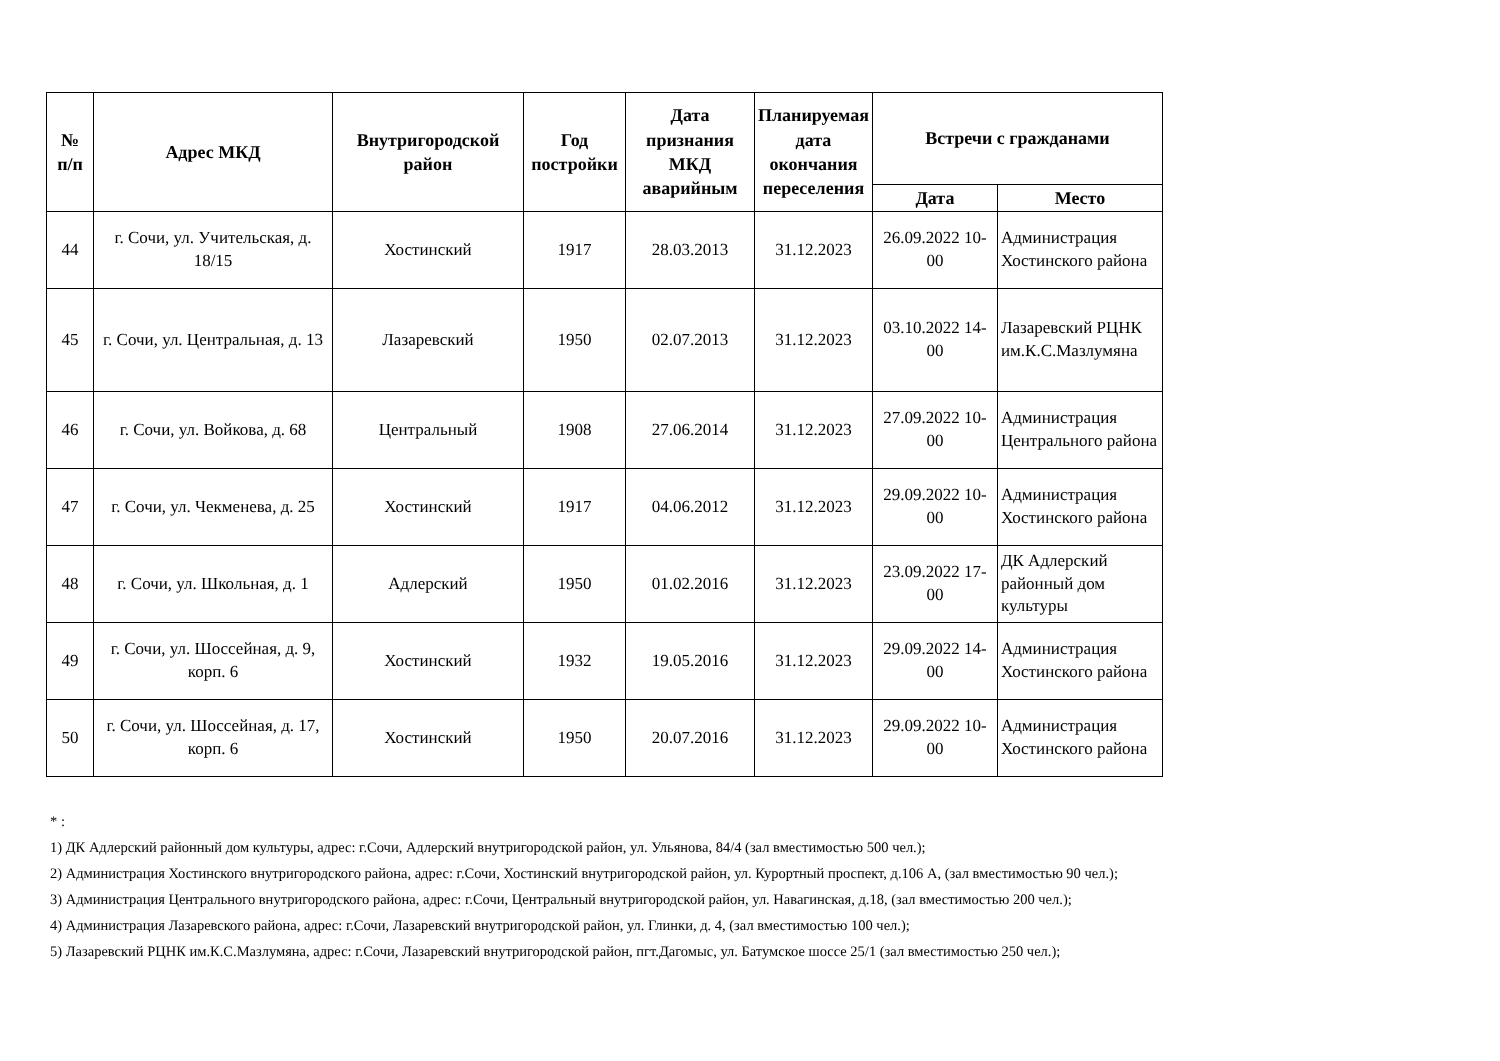| № п/п | Адрес МКД | Внутригородской район | Год постройки | Дата признания МКД аварийным | Планируемая дата окончания переселения | Встречи с гражданами | |
| --- | --- | --- | --- | --- | --- | --- | --- |
| | | | | | | Дата | Место |
| 44 | г. Сочи, ул. Учительская, д. 18/15 | Хостинский | 1917 | 28.03.2013 | 31.12.2023 | 26.09.2022 10-00 | Администрация Хостинского района |
| 45 | г. Сочи, ул. Центральная, д. 13 | Лазаревский | 1950 | 02.07.2013 | 31.12.2023 | 03.10.2022 14-00 | Лазаревский РЦНК им.К.С.Мазлумяна |
| 46 | г. Сочи, ул. Войкова, д. 68 | Центральный | 1908 | 27.06.2014 | 31.12.2023 | 27.09.2022 10-00 | Администрация Центрального района |
| 47 | г. Сочи, ул. Чекменева, д. 25 | Хостинский | 1917 | 04.06.2012 | 31.12.2023 | 29.09.2022 10-00 | Администрация Хостинского района |
| 48 | г. Сочи, ул. Школьная, д. 1 | Адлерский | 1950 | 01.02.2016 | 31.12.2023 | 23.09.2022 17-00 | ДК Адлерский районный дом культуры |
| 49 | г. Сочи, ул. Шоссейная, д. 9, корп. 6 | Хостинский | 1932 | 19.05.2016 | 31.12.2023 | 29.09.2022 14-00 | Администрация Хостинского района |
| 50 | г. Сочи, ул. Шоссейная, д. 17, корп. 6 | Хостинский | 1950 | 20.07.2016 | 31.12.2023 | 29.09.2022 10-00 | Администрация Хостинского района |
* :
1) ДК Адлерский районный дом культуры, адрес: г.Сочи, Адлерский внутригородской район, ул. Ульянова, 84/4 (зал вместимостью 500 чел.);
2) Администрация Хостинского внутригородского района, адрес: г.Сочи, Хостинский внутригородской район, ул. Курортный проспект, д.106 А, (зал вместимостью 90 чел.);
3) Администрация Центрального внутригородского района, адрес: г.Сочи, Центральный внутригородской район, ул. Навагинская, д.18, (зал вместимостью 200 чел.);
4) Администрация Лазаревского района, адрес: г.Сочи, Лазаревский внутригородской район, ул. Глинки, д. 4, (зал вместимостью 100 чел.);
5) Лазаревский РЦНК им.К.С.Мазлумяна, адрес: г.Сочи, Лазаревский внутригородской район, пгт.Дагомыс, ул. Батумское шоссе 25/1 (зал вместимостью 250 чел.);